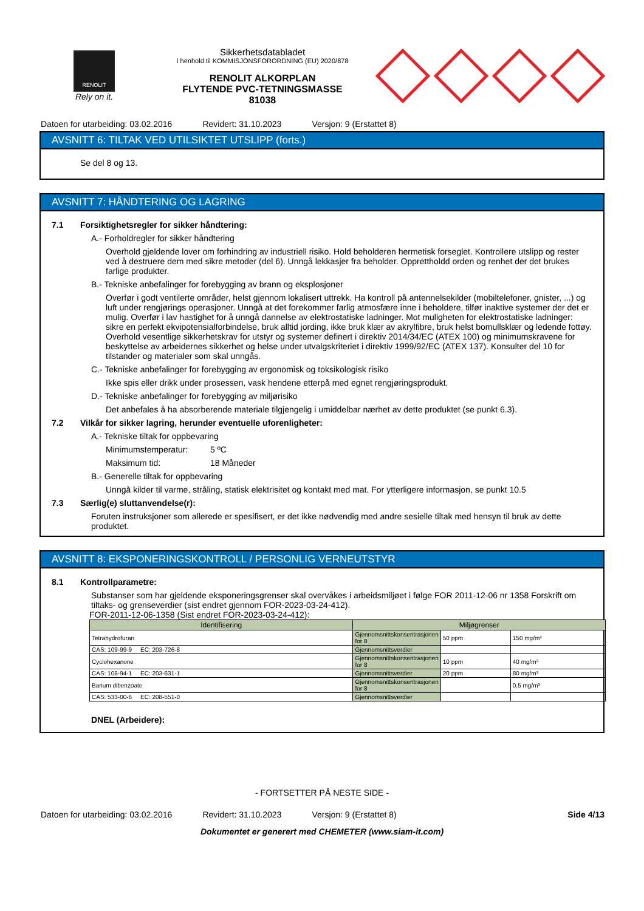RENOLIT
Rely on it.
Sikkerhetsdatabladet
I henhold til KOMMISJONSFORORDNING (EU) 2020/878
RENOLIT ALKORPLAN
FLYTENDE PVC-TETNINGSMASSE
81038
Datoen for utarbeiding: 03.02.2016 Revidert: 31.10.2023 Versjon: 9 (Erstattet 8)
AVSNITT 6: TILTAK VED UTILSIKTET UTSLIPP (forts.)
Se del 8 og 13.
AVSNITT 7: HÅNDTERING OG LAGRING
7.1 Forsiktighetsregler for sikker håndtering:
A.- Forholdregler for sikker håndtering
Overhold gjeldende lover om forhindring av industriell risiko. Hold beholderen hermetisk forseglet. Kontrollere utslipp og rester ved å destruere dem med sikre metoder (del 6). Unngå lekkasjer fra beholder. Opprettholdd orden og renhet der det brukes farlige produkter.
B.- Tekniske anbefalinger for forebygging av brann og eksplosjoner
Overfør i godt ventilerte områder, helst gjennom lokalisert uttrekk. Ha kontroll på antennelsekilder (mobiltelefoner, gnister, ...) og luft under rengjørings operasjoner. Unngå at det forekommer farlig atmosfære inne i beholdere, tilfør inaktive systemer der det er mulig. Overfør i lav hastighet for å unngå dannelse av elektrostatiske ladninger. Mot muligheten for elektrostatiske ladninger: sikre en perfekt ekvipotensialforbindelse, bruk alltid jording, ikke bruk klær av akrylfibre, bruk helst bomullsklær og ledende fottøy. Overhold vesentlige sikkerhetskrav for utstyr og systemer definert i direktiv 2014/34/EC (ATEX 100) og minimumskravene for beskyttelse av arbeidernes sikkerhet og helse under utvalgskriteriet i direktiv 1999/92/EC (ATEX 137). Konsulter del 10 for tilstander og materialer som skal unngås.
C.- Tekniske anbefalinger for forebygging av ergonomisk og toksikologisk risiko
Ikke spis eller drikk under prosessen, vask hendene etterpå med egnet rengjøringsprodukt.
D.- Tekniske anbefalinger for forebygging av miljørisiko
Det anbefales å ha absorberende materiale tilgjengelig i umiddelbar nærhet av dette produktet (se punkt 6.3).
7.2 Vilkår for sikker lagring, herunder eventuelle uforenligheter:
A.- Tekniske tiltak for oppbevaring
Minimumstemperatur: 5 ºC
Maksimum tid: 18 Måneder
B.- Generelle tiltak for oppbevaring
Unngå kilder til varme, stråling, statisk elektrisitet og kontakt med mat. For ytterligere informasjon, se punkt 10.5
7.3 Særlig(e) sluttanvendelse(r):
Foruten instruksjoner som allerede er spesifisert, er det ikke nødvendig med andre sesielle tiltak med hensyn til bruk av dette produktet.
AVSNITT 8: EKSPONERINGSKONTROLL / PERSONLIG VERNEUTSTYR
8.1 Kontrollparametre:
Substanser som har gjeldende eksponeringsgrenser skal overvåkes i arbeidsmiljøet i følge FOR 2011-12-06 nr 1358 Forskrift om tiltaks- og grenseverdier (sist endret gjennom FOR-2023-03-24-412).
FOR-2011-12-06-1358 (Sist endret FOR-2023-03-24-412):
| Identifisering | Miljøgrenser | | |
| --- | --- | --- | --- |
| Tetrahydrofuran | Gjennomsnittskonsentrasjonen for 8 | 50 ppm | 150 mg/m³ |
| CAS: 109-99-9 EC: 203-726-8 | Gjennomsnittsverdier | | |
| Cyclohexanone | Gjennomsnittskonsentrasjonen for 8 | 10 ppm | 40 mg/m³ |
| CAS: 108-94-1 EC: 203-631-1 | Gjennomsnittsverdier | 20 ppm | 80 mg/m³ |
| Barium dibenzoate | Gjennomsnittskonsentrasjonen for 8 | | 0,5 mg/m³ |
| CAS: 533-00-6 EC: 208-551-0 | Gjennomsnittsverdier | | |
DNEL (Arbeidere):
- FORTSETTER PÅ NESTE SIDE -
Datoen for utarbeiding: 03.02.2016 Revidert: 31.10.2023 Versjon: 9 (Erstattet 8) Side 4/13
Dokumentet er generert med CHEMETER (www.siam-it.com)